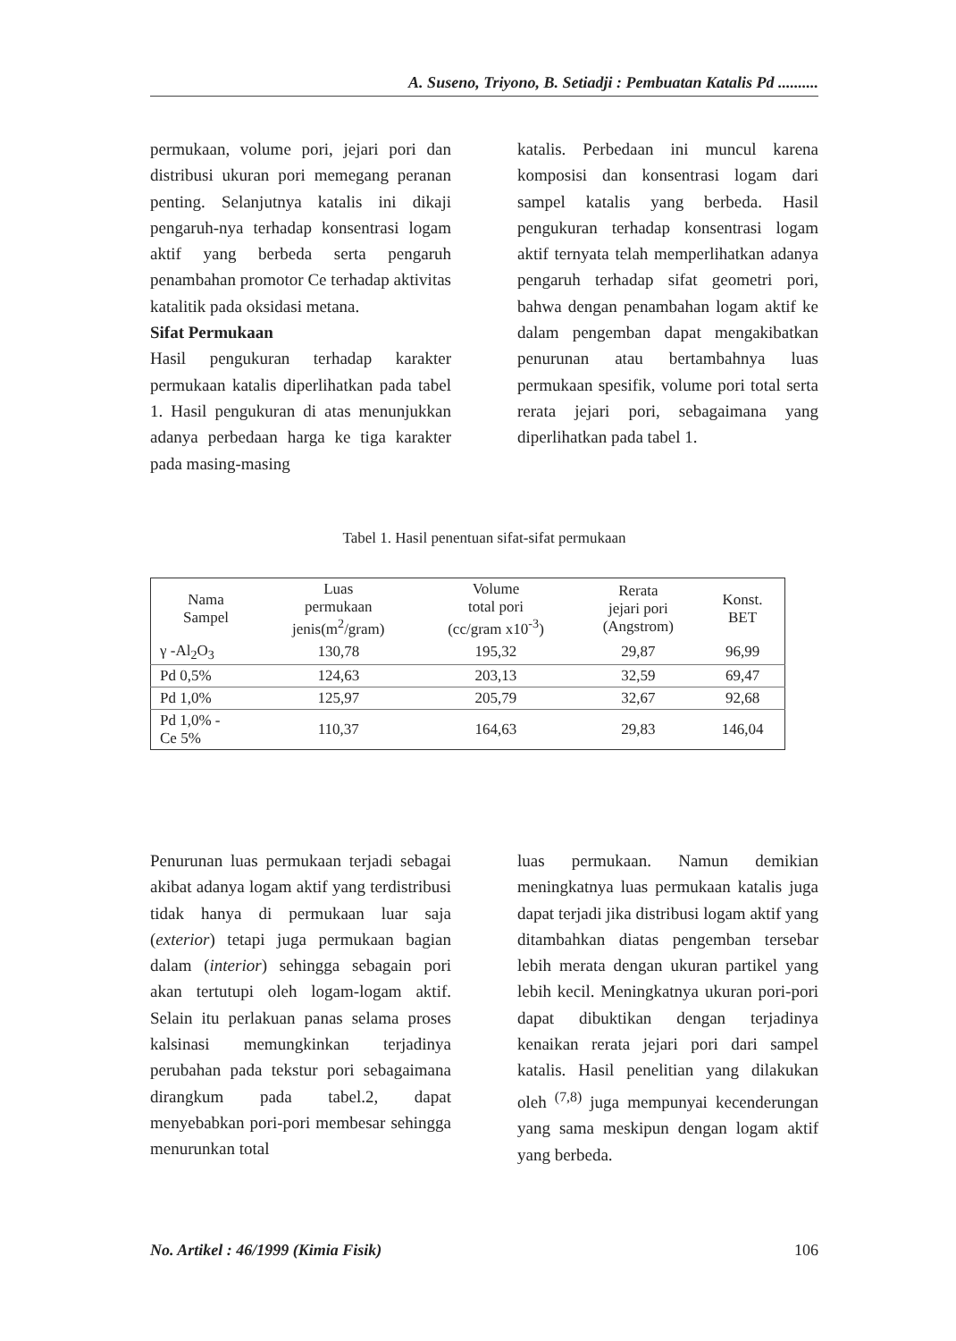A. Suseno, Triyono, B. Setiadji : Pembuatan Katalis Pd ..........
permukaan, volume pori, jejari pori dan distribusi ukuran pori memegang peranan penting. Selanjutnya katalis ini dikaji pengaruh-nya terhadap konsentrasi logam aktif yang berbeda serta pengaruh penambahan promotor Ce terhadap aktivitas katalitik pada oksidasi metana.
Sifat Permukaan
Hasil pengukuran terhadap karakter permukaan katalis diperlihatkan pada tabel 1. Hasil pengukuran di atas menunjukkan adanya perbedaan harga ke tiga karakter pada masing-masing
katalis. Perbedaan ini muncul karena komposisi dan konsentrasi logam dari sampel katalis yang berbeda. Hasil pengukuran terhadap konsentrasi logam aktif ternyata telah memperlihatkan adanya pengaruh terhadap sifat geometri pori, bahwa dengan penambahan logam aktif ke dalam pengemban dapat mengakibatkan penurunan atau bertambahnya luas permukaan spesifik, volume pori total serta rerata jejari pori, sebagaimana yang diperlihatkan pada tabel 1.
Tabel 1. Hasil penentuan sifat-sifat permukaan
| Nama Sampel | Luas permukaan jenis(m<sup>2</sup>/gram) | Volume total pori (cc/gram x10<sup>-3</sup>) | Rerata jejari pori (Angstrom) | Konst. BET |
| γ -Al<sub>2</sub>O<sub>3</sub> | 130,78 | 195,32 | 29,87 | 96,99 |
| Pd 0,5% | 124,63 | 203,13 | 32,59 | 69,47 |
| Pd 1,0% | 125,97 | 205,79 | 32,67 | 92,68 |
| Pd 1,0% - Ce 5% | 110,37 | 164,63 | 29,83 | 146,04 |
Penurunan luas permukaan terjadi sebagai akibat adanya logam aktif yang terdistribusi tidak hanya di permukaan luar saja (exterior) tetapi juga permukaan bagian dalam (interior) sehingga sebagain pori akan tertutupi oleh logam-logam aktif. Selain itu perlakuan panas selama proses kalsinasi memungkinkan terjadinya perubahan pada tekstur pori sebagaimana dirangkum pada tabel.2, dapat menyebabkan pori-pori membesar sehingga menurunkan total
luas permukaan. Namun demikian meningkatnya luas permukaan katalis juga dapat terjadi jika distribusi logam aktif yang ditambahkan diatas pengemban tersebar lebih merata dengan ukuran partikel yang lebih kecil. Meningkatnya ukuran pori-pori dapat dibuktikan dengan terjadinya kenaikan rerata jejari pori dari sampel katalis. Hasil penelitian yang dilakukan oleh <sup>(7,8)</sup> juga mempunyai kecenderungan yang sama meskipun dengan logam aktif yang berbeda.
No. Artikel : 46/1999 (Kimia Fisik) 106